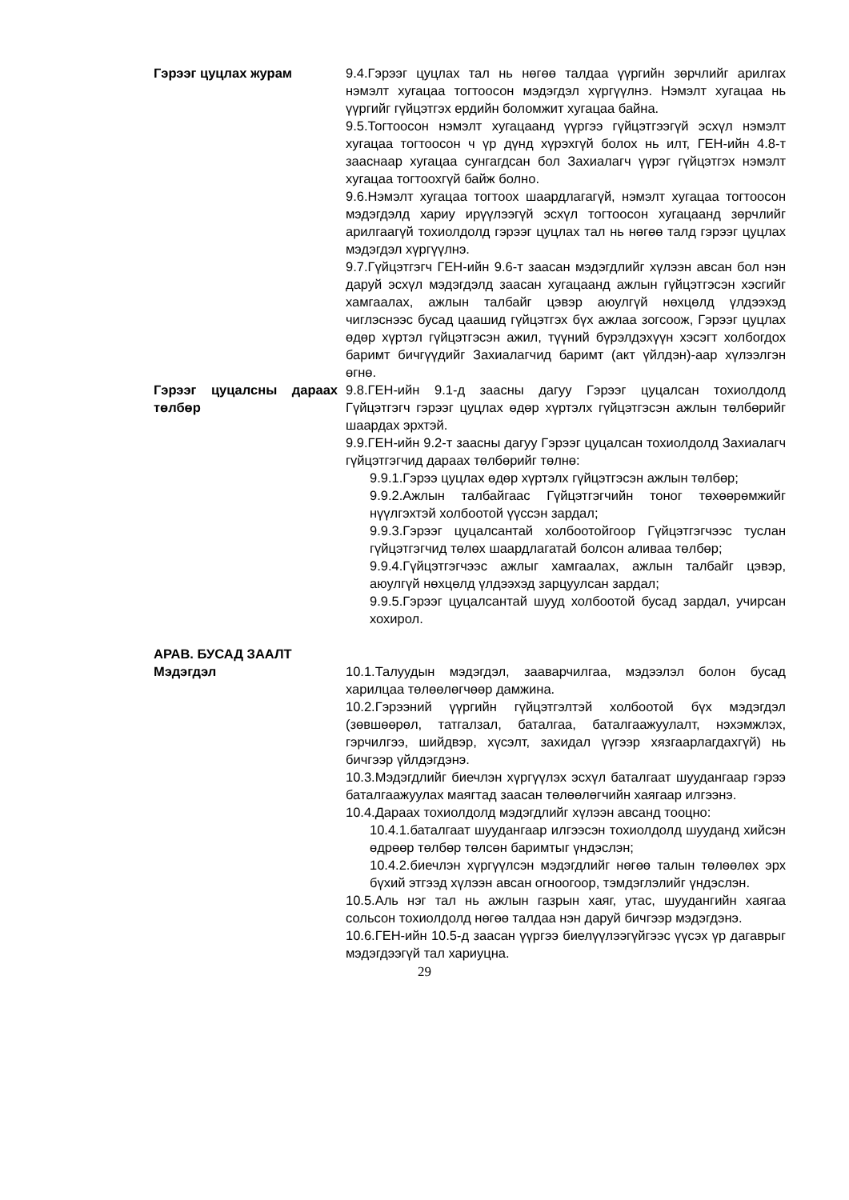Гэрээг цуцлах журам 9.4.Гэрээг цуцлах тал нь нөгөө талдаа үүргийн зөрчлийг арилгах нэмэлт хугацаа тогтоосон мэдэгдэл хүргүүлнэ. Нэмэлт хугацаа нь үүргийг гүйцэтгэх ердийн боломжит хугацаа байна.
9.5.Тогтоосон нэмэлт хугацаанд үүргээ гүйцэтгээгүй эсхүл нэмэлт хугацаа тогтоосон ч үр дүнд хүрэхгүй болох нь илт, ГЕН-ийн 4.8-т зааснаар хугацаа сунгагдсан бол Захиалагч үүрэг гүйцэтгэх нэмэлт хугацаа тогтоохгүй байж болно.
9.6.Нэмэлт хугацаа тогтоох шаардлагагүй, нэмэлт хугацаа тогтоосон мэдэгдэлд хариу ирүүлээгүй эсхүл тогтоосон хугацаанд зөрчлийг арилгаагүй тохиолдолд гэрээг цуцлах тал нь нөгөө талд гэрээг цуцлах мэдэгдэл хүргүүлнэ.
9.7.Гүйцэтгэгч ГЕН-ийн 9.6-т заасан мэдэгдлийг хүлээн авсан бол нэн даруй эсхүл мэдэгдэлд заасан хугацаанд ажлын гүйцэтгэсэн хэсгийг хамгаалах, ажлын талбайг цэвэр аюулгүй нөхцөлд үлдээхэд чиглэснээс бусад цаашид гүйцэтгэх бүх ажлаа зогсоож, Гэрээг цуцлах өдөр хүртэл гүйцэтгэсэн ажил, түүний бүрэлдэхүүн хэсэгт холбогдох баримт бичгүүдийг Захиалагчид баримт (акт үйлдэн)-аар хүлээлгэн өгнө.
Гэрээг цуцалсны дараах төлбөр
9.8.ГЕН-ийн 9.1-д заасны дагуу Гэрээг цуцалсан тохиолдолд Гүйцэтгэгч гэрээг цуцлах өдөр хүртэлх гүйцэтгэсэн ажлын төлбөрийг шаардах эрхтэй.
9.9.ГЕН-ийн 9.2-т заасны дагуу Гэрээг цуцалсан тохиолдолд Захиалагч гүйцэтгэгчид дараах төлбөрийг төлнө:
9.9.1.Гэрээ цуцлах өдөр хүртэлх гүйцэтгэсэн ажлын төлбөр;
9.9.2.Ажлын талбайгаас Гүйцэтгэгчийн тоног төхөөрөмжийг нүүлгэхтэй холбоотой үүссэн зардал;
9.9.3.Гэрээг цуцалсантай холбоотойгоор Гүйцэтгэгчээс туслан гүйцэтгэгчид төлөх шаардлагатай болсон аливаа төлбөр;
9.9.4.Гүйцэтгэгчээс ажлыг хамгаалах, ажлын талбайг цэвэр, аюулгүй нөхцөлд үлдээхэд зарцуулсан зардал;
9.9.5.Гэрээг цуцалсантай шууд холбоотой бусад зардал, учирсан хохирол.
АРАВ. БУСАД ЗААЛТ
Мэдэгдэл 10.1.Талуудын мэдэгдэл, зааварчилгаа, мэдээлэл болон бусад харилцаа төлөөлөгчөөр дамжина.
10.2.Гэрээний үүргийн гүйцэтгэлтэй холбоотой бүх мэдэгдэл (зөвшөөрөл, татгалзал, баталгаа, баталгаажуулалт, нэхэмжлэх, гэрчилгээ, шийдвэр, хүсэлт, захидал үүгээр хязгаарлагдахгүй) нь бичгээр үйлдэгдэнэ.
10.3.Мэдэгдлийг биечлэн хүргүүлэх эсхүл баталгаат шуудангаар гэрээ баталгаажуулах маягтад заасан төлөөлөгчийн хаягаар илгээнэ.
10.4.Дараах тохиолдолд мэдэгдлийг хүлээн авсанд тооцно:
10.4.1.баталгаат шуудангаар илгээсэн тохиолдолд шууданд хийсэн өдрөөр төлбөр төлсөн баримтыг үндэслэн;
10.4.2.биечлэн хүргүүлсэн мэдэгдлийг нөгөө талын төлөөлөх эрх бүхий этгээд хүлээн авсан огноогоор, тэмдэглэлийг үндэслэн.
10.5.Аль нэг тал нь ажлын газрын хаяг, утас, шуудангийн хаягаа сольсон тохиолдолд нөгөө талдаа нэн даруй бичгээр мэдэгдэнэ.
10.6.ГЕН-ийн 10.5-д заасан үүргээ биелүүлээгүйгээс үүсэх үр дагаврыг мэдэгдээгүй тал хариуцна.
29